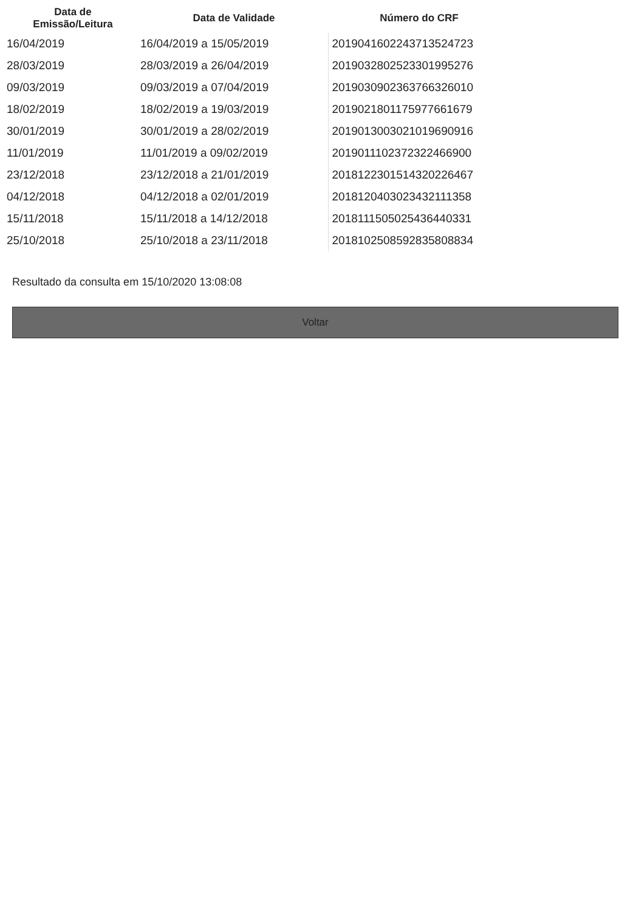| Data de Emissão/Leitura | Data de Validade | Número do CRF |
| --- | --- | --- |
| 16/04/2019 | 16/04/2019 a 15/05/2019 | 2019041602243713524723 |
| 28/03/2019 | 28/03/2019 a 26/04/2019 | 2019032802523301995276 |
| 09/03/2019 | 09/03/2019 a 07/04/2019 | 2019030902363766326010 |
| 18/02/2019 | 18/02/2019 a 19/03/2019 | 2019021801175977661679 |
| 30/01/2019 | 30/01/2019 a 28/02/2019 | 2019013003021019690916 |
| 11/01/2019 | 11/01/2019 a 09/02/2019 | 2019011102372322466900 |
| 23/12/2018 | 23/12/2018 a 21/01/2019 | 2018122301514320226467 |
| 04/12/2018 | 04/12/2018 a 02/01/2019 | 2018120403023432111358 |
| 15/11/2018 | 15/11/2018 a 14/12/2018 | 2018111505025436440331 |
| 25/10/2018 | 25/10/2018 a 23/11/2018 | 2018102508592835808834 |
Resultado da consulta em 15/10/2020 13:08:08
Voltar